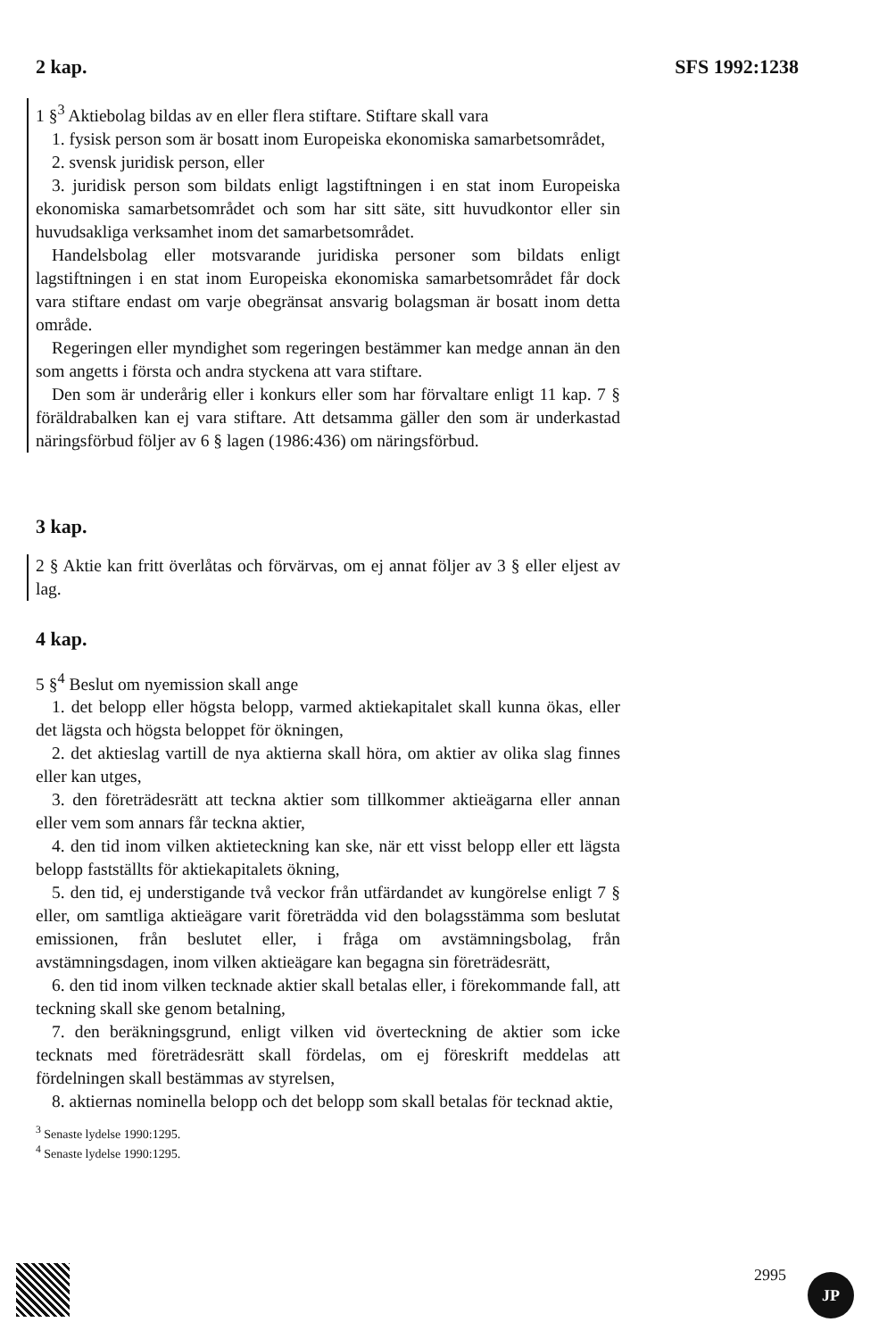2 kap. SFS 1992:1238
1 §<sup>3</sup> Aktiebolag bildas av en eller flera stiftare. Stiftare skall vara
1. fysisk person som är bosatt inom Europeiska ekonomiska samarbetsområdet,
2. svensk juridisk person, eller
3. juridisk person som bildats enligt lagstiftningen i en stat inom Europeiska ekonomiska samarbetsområdet och som har sitt säte, sitt huvudkontor eller sin huvudsakliga verksamhet inom det samarbetsområdet.
Handelsbolag eller motsvarande juridiska personer som bildats enligt lagstiftningen i en stat inom Europeiska ekonomiska samarbetsområdet får dock vara stiftare endast om varje obegränsat ansvarig bolagsman är bosatt inom detta område.
Regeringen eller myndighet som regeringen bestämmer kan medge annan än den som angetts i första och andra styckena att vara stiftare.
Den som är underårig eller i konkurs eller som har förvaltare enligt 11 kap. 7 § föräldrabalken kan ej vara stiftare. Att detsamma gäller den som är underkastad näringsförbud följer av 6 § lagen (1986:436) om näringsförbud.
3 kap.
2 § Aktie kan fritt överlåtas och förvärvas, om ej annat följer av 3 § eller eljest av lag.
4 kap.
5 §<sup>4</sup> Beslut om nyemission skall ange
1. det belopp eller högsta belopp, varmed aktiekapitalet skall kunna ökas, eller det lägsta och högsta beloppet för ökningen,
2. det aktieslag vartill de nya aktierna skall höra, om aktier av olika slag finnes eller kan utges,
3. den företrädesrätt att teckna aktier som tillkommer aktieägarna eller annan eller vem som annars får teckna aktier,
4. den tid inom vilken aktieteckning kan ske, när ett visst belopp eller ett lägsta belopp fastställts för aktiekapitalets ökning,
5. den tid, ej understigande två veckor från utfärdandet av kungörelse enligt 7 § eller, om samtliga aktieägare varit företrädda vid den bolagsstämma som beslutat emissionen, från beslutet eller, i fråga om avstämningsbolag, från avstämningsdagen, inom vilken aktieägare kan begagna sin företrädesrätt,
6. den tid inom vilken tecknade aktier skall betalas eller, i förekommande fall, att teckning skall ske genom betalning,
7. den beräkningsgrund, enligt vilken vid överteckning de aktier som icke tecknats med företrädesrätt skall fördelas, om ej föreskrift meddelas att fördelningen skall bestämmas av styrelsen,
8. aktiernas nominella belopp och det belopp som skall betalas för tecknad aktie,
<sup>3</sup> Senaste lydelse 1990:1295.
<sup>4</sup> Senaste lydelse 1990:1295.
2995 JP